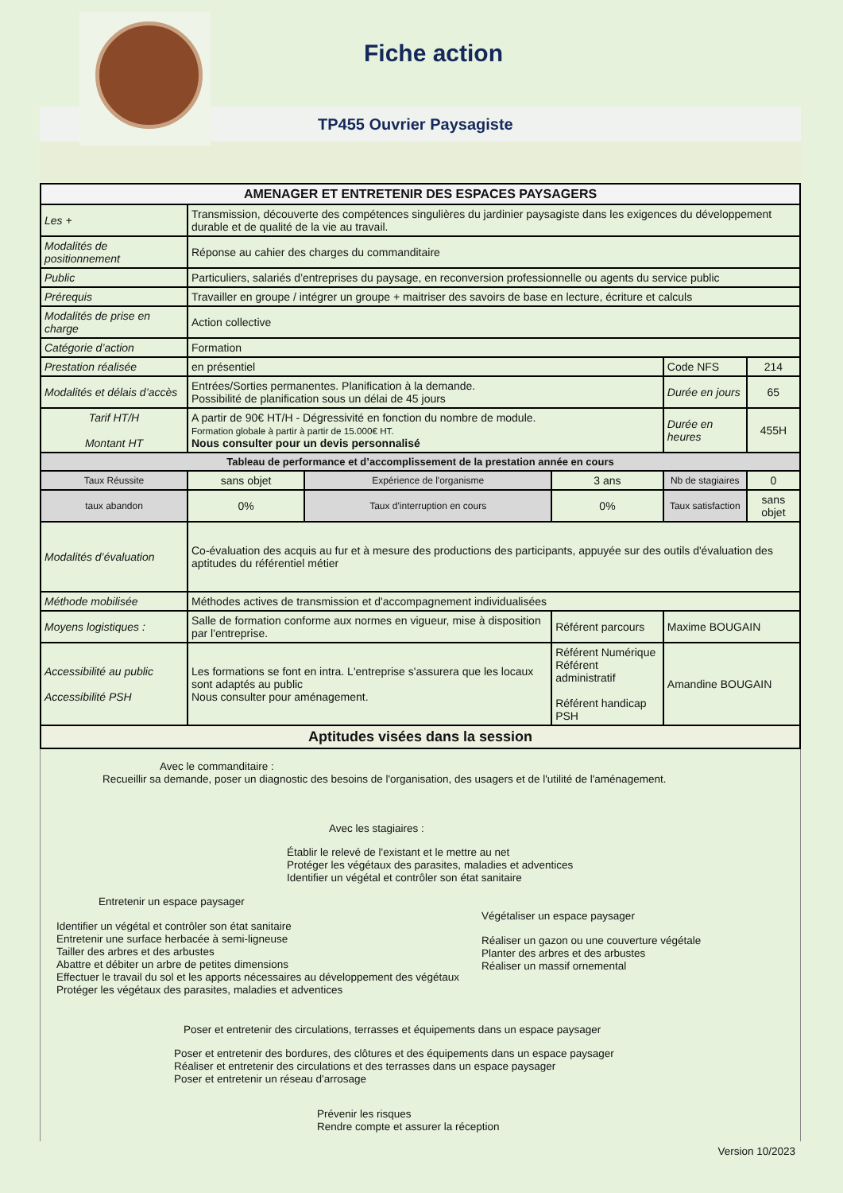Fiche action
TP455 Ouvrier Paysagiste
| AMENAGER ET ENTRETENIR DES ESPACES PAYSAGERS | | | | | |
| --- | --- | --- | --- | --- | --- |
| Les + | Transmission, découverte des compétences singulières du jardinier paysagiste dans les exigences du développement durable et de qualité de la vie au travail. | | | | |
| Modalités de positionnement | Réponse au cahier des charges du commanditaire | | | | |
| Public | Particuliers, salariés d’entreprises du paysage, en reconversion professionnelle ou agents du service public | | | | |
| Prérequis | Travailler en groupe / intégrer un groupe + maitriser des savoirs de base en lecture, écriture et calculs | | | | |
| Modalités de prise en charge | Action collective | | | | |
| Catégorie d’action | Formation | | | | |
| Prestation réalisée | en présentiel | | | Code NFS | 214 |
| Modalités et délais d’accès | Entrées/Sorties permanentes. Planification à la demande. Possibilité de planification sous un délai de 45 jours | | | Durée en jours | 65 |
| Tarif HT/H Montant HT | A partir de 90€ HT/H - Dégressivité en fonction du nombre de module. Formation globale à partir à partir de 15.000€ HT. Nous consulter pour un devis personnalisé | | | Durée en heures | 455H |
| Tableau de performance et d’accomplissement de la prestation année en cours | | | | | |
| Taux Réussite | sans objet | Expérience de l'organisme | 3 ans | Nb de stagiaires | 0 |
| taux abandon | 0% | Taux d'interruption en cours | 0% | Taux satisfaction | sans objet |
| Modalités d’évaluation | Co-évaluation des acquis au fur et à mesure des productions des participants, appuyée sur des outils d'évaluation des aptitudes du référentiel métier | | | | |
| Méthode mobilisée | Méthodes actives de transmission et d'accompagnement individualisées | | | | |
| Moyens logistiques : | Salle de formation conforme aux normes en vigueur, mise à disposition par l'entreprise. | | Référent parcours | Maxime BOUGAIN | |
| Accessibilité au public Accessibilité PSH | Les formations se font en intra. L'entreprise s'assurera que les locaux sont adaptés au public Nous consulter pour aménagement. | | Référent Numérique Référent administratif Référent handicap PSH | Amandine BOUGAIN | |
| Aptitudes visées dans la session | | | | | |
Avec le commanditaire :
Recueillir sa demande, poser un diagnostic des besoins de l'organisation, des usagers et de l'utilité de l'aménagement.
Avec les stagiaires :
Établir le relevé de l'existant et le mettre au net
Protéger les végétaux des parasites, maladies et adventices
Identifier un végétal et contrôler son état sanitaire
Entretenir un espace paysager
Identifier un végétal et contrôler son état sanitaire
Entretenir une surface herbacée à semi-ligneuse
Tailler des arbres et des arbustes
Abattre et débiter un arbre de petites dimensions
Effectuer le travail du sol et les apports nécessaires au développement des végétaux
Protéger les végétaux des parasites, maladies et adventices
Végétaliser un espace paysager
Réaliser un gazon ou une couverture végétale
Planter des arbres et des arbustes
Réaliser un massif ornemental
Poser et entretenir des circulations, terrasses et équipements dans un espace paysager
Poser et entretenir des bordures, des clôtures et des équipements dans un espace paysager
Réaliser et entretenir des circulations et des terrasses dans un espace paysager
Poser et entretenir un réseau d'arrosage
Prévenir les risques
Rendre compte et assurer la réception
Version 10/2023